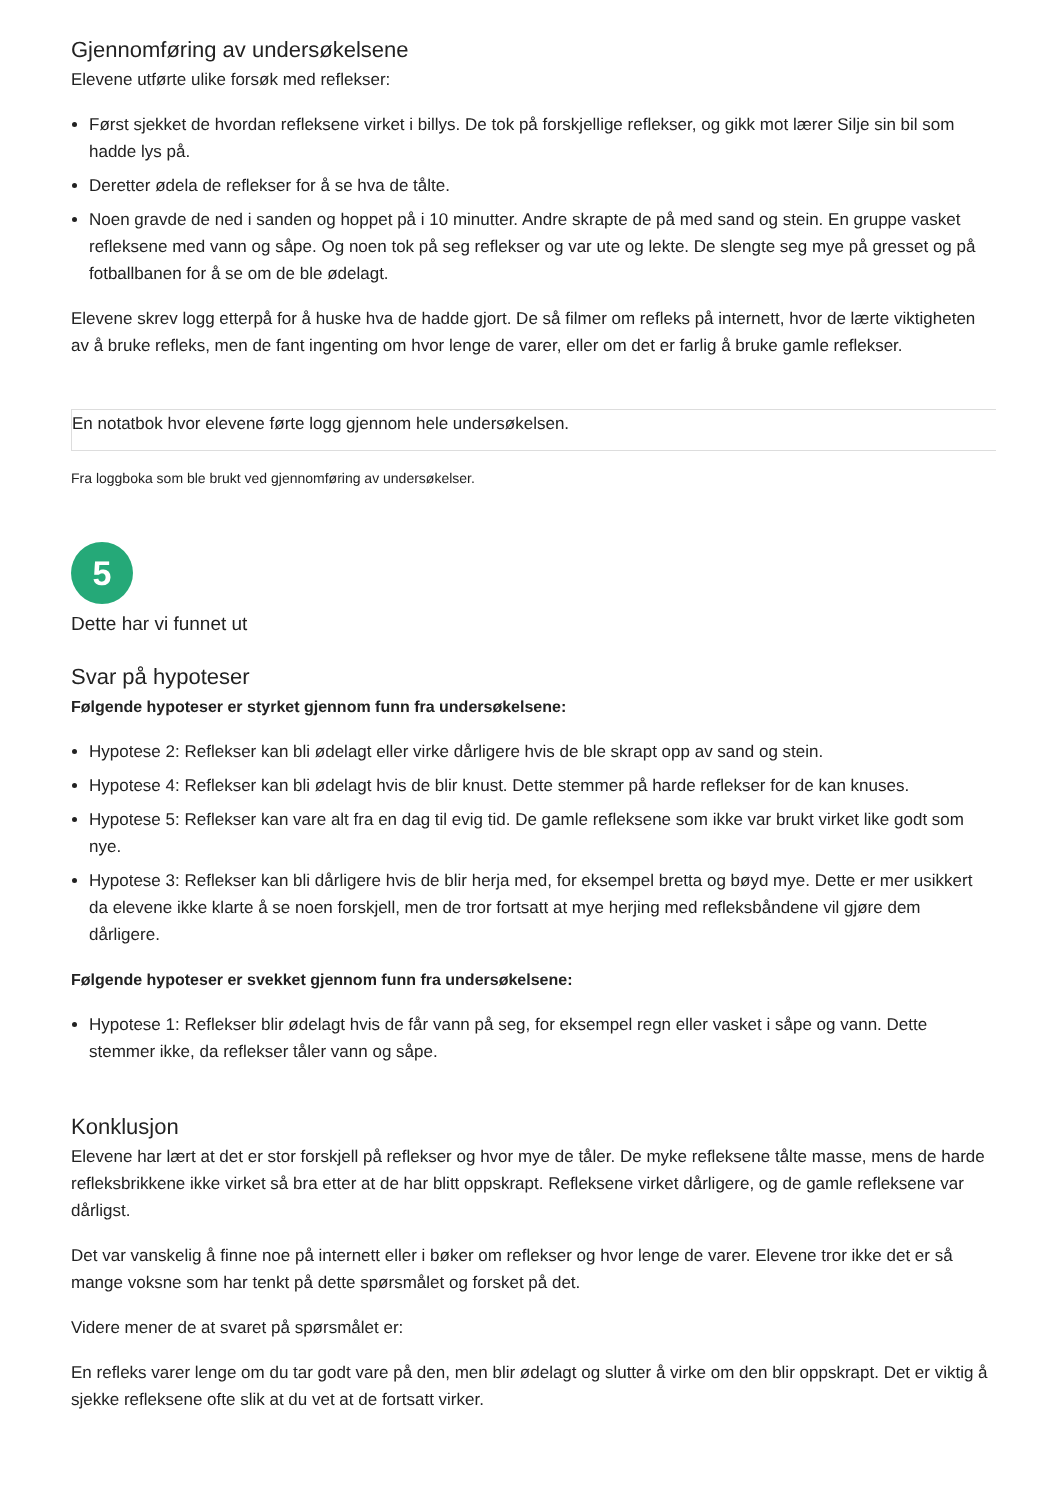Gjennomføring av undersøkelsene
Elevene utførte ulike forsøk med reflekser:
Først sjekket de hvordan refleksene virket i billys. De tok på forskjellige reflekser, og gikk mot lærer Silje sin bil som hadde lys på.
Deretter ødela de reflekser for å se hva de tålte.
Noen gravde de ned i sanden og hoppet på i 10 minutter. Andre skrapte de på med sand og stein. En gruppe vasket refleksene med vann og såpe. Og noen tok på seg reflekser og var ute og lekte. De slengte seg mye på gresset og på fotballbanen for å se om de ble ødelagt.
Elevene skrev logg etterpå for å huske hva de hadde gjort. De så filmer om refleks på internett, hvor de lærte viktigheten av å bruke refleks, men de fant ingenting om hvor lenge de varer, eller om det er farlig å bruke gamle reflekser.
En notatbok hvor elevene førte logg gjennom hele undersøkelsen.
Fra loggboka som ble brukt ved gjennomføring av undersøkelser.
5
Dette har vi funnet ut
Svar på hypoteser
Følgende hypoteser er styrket gjennom funn fra undersøkelsene:
Hypotese 2: Reflekser kan bli ødelagt eller virke dårligere hvis de ble skrapt opp av sand og stein.
Hypotese 4: Reflekser kan bli ødelagt hvis de blir knust. Dette stemmer på harde reflekser for de kan knuses.
Hypotese 5: Reflekser kan vare alt fra en dag til evig tid. De gamle refleksene som ikke var brukt virket like godt som nye.
Hypotese 3: Reflekser kan bli dårligere hvis de blir herja med, for eksempel bretta og bøyd mye. Dette er mer usikkert da elevene ikke klarte å se noen forskjell, men de tror fortsatt at mye herjing med refleksbåndene vil gjøre dem dårligere.
Følgende hypoteser er svekket gjennom funn fra undersøkelsene:
Hypotese 1: Reflekser blir ødelagt hvis de får vann på seg, for eksempel regn eller vasket i såpe og vann. Dette stemmer ikke, da reflekser tåler vann og såpe.
Konklusjon
Elevene har lært at det er stor forskjell på reflekser og hvor mye de tåler. De myke refleksene tålte masse, mens de harde refleksbrikkene ikke virket så bra etter at de har blitt oppskrapt. Refleksene virket dårligere, og de gamle refleksene var dårligst.
Det var vanskelig å finne noe på internett eller i bøker om reflekser og hvor lenge de varer. Elevene tror ikke det er så mange voksne som har tenkt på dette spørsmålet og forsket på det.
Videre mener de at svaret på spørsmålet er:
En refleks varer lenge om du tar godt vare på den, men blir ødelagt og slutter å virke om den blir oppskrapt. Det er viktig å sjekke refleksene ofte slik at du vet at de fortsatt virker.